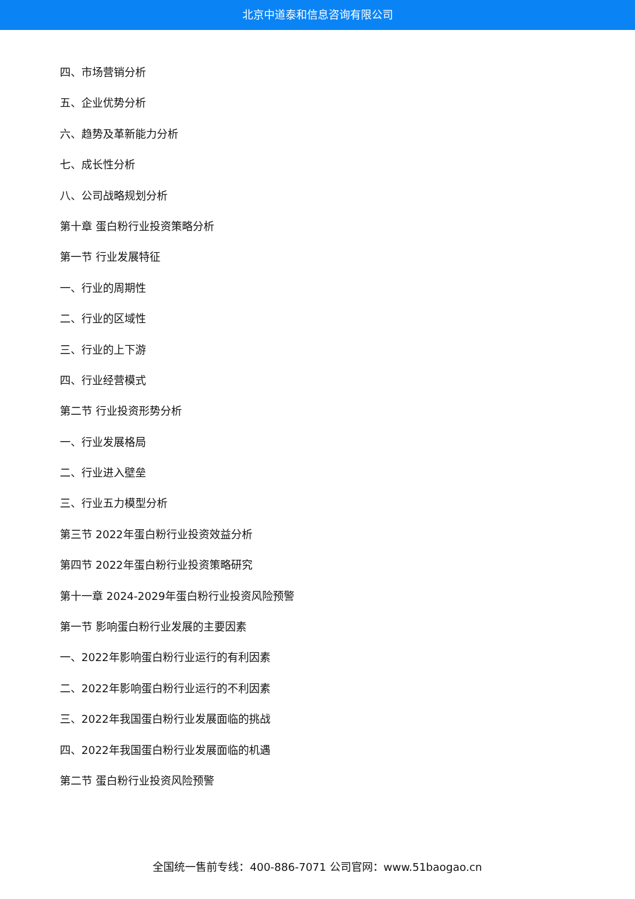北京中道泰和信息咨询有限公司
四、市场营销分析
五、企业优势分析
六、趋势及革新能力分析
七、成长性分析
八、公司战略规划分析
第十章 蛋白粉行业投资策略分析
第一节 行业发展特征
一、行业的周期性
二、行业的区域性
三、行业的上下游
四、行业经营模式
第二节 行业投资形势分析
一、行业发展格局
二、行业进入壁垒
三、行业五力模型分析
第三节 2022年蛋白粉行业投资效益分析
第四节 2022年蛋白粉行业投资策略研究
第十一章 2024-2029年蛋白粉行业投资风险预警
第一节 影响蛋白粉行业发展的主要因素
一、2022年影响蛋白粉行业运行的有利因素
二、2022年影响蛋白粉行业运行的不利因素
三、2022年我国蛋白粉行业发展面临的挑战
四、2022年我国蛋白粉行业发展面临的机遇
第二节 蛋白粉行业投资风险预警
全国统一售前专线：400-886-7071 公司官网：www.51baogao.cn